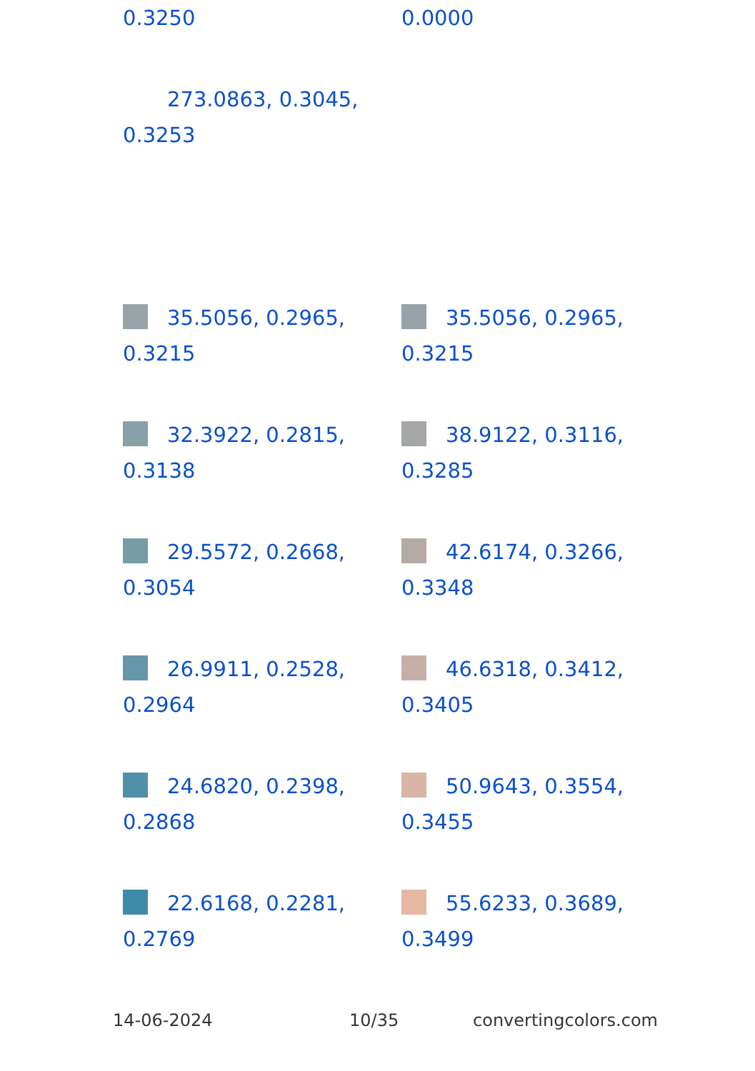0.3250 0.0000
273.0863, 0.3045, 0.3253
35.5056, 0.2965, 0.3215
35.5056, 0.2965, 0.3215
32.3922, 0.2815, 0.3138
38.9122, 0.3116, 0.3285
29.5572, 0.2668, 0.3054
42.6174, 0.3266, 0.3348
26.9911, 0.2528, 0.2964
46.6318, 0.3412, 0.3405
24.6820, 0.2398, 0.2868
50.9643, 0.3554, 0.3455
22.6168, 0.2281, 0.2769
55.6233, 0.3689, 0.3499
14-06-2024 10/35 convertingcolors.com